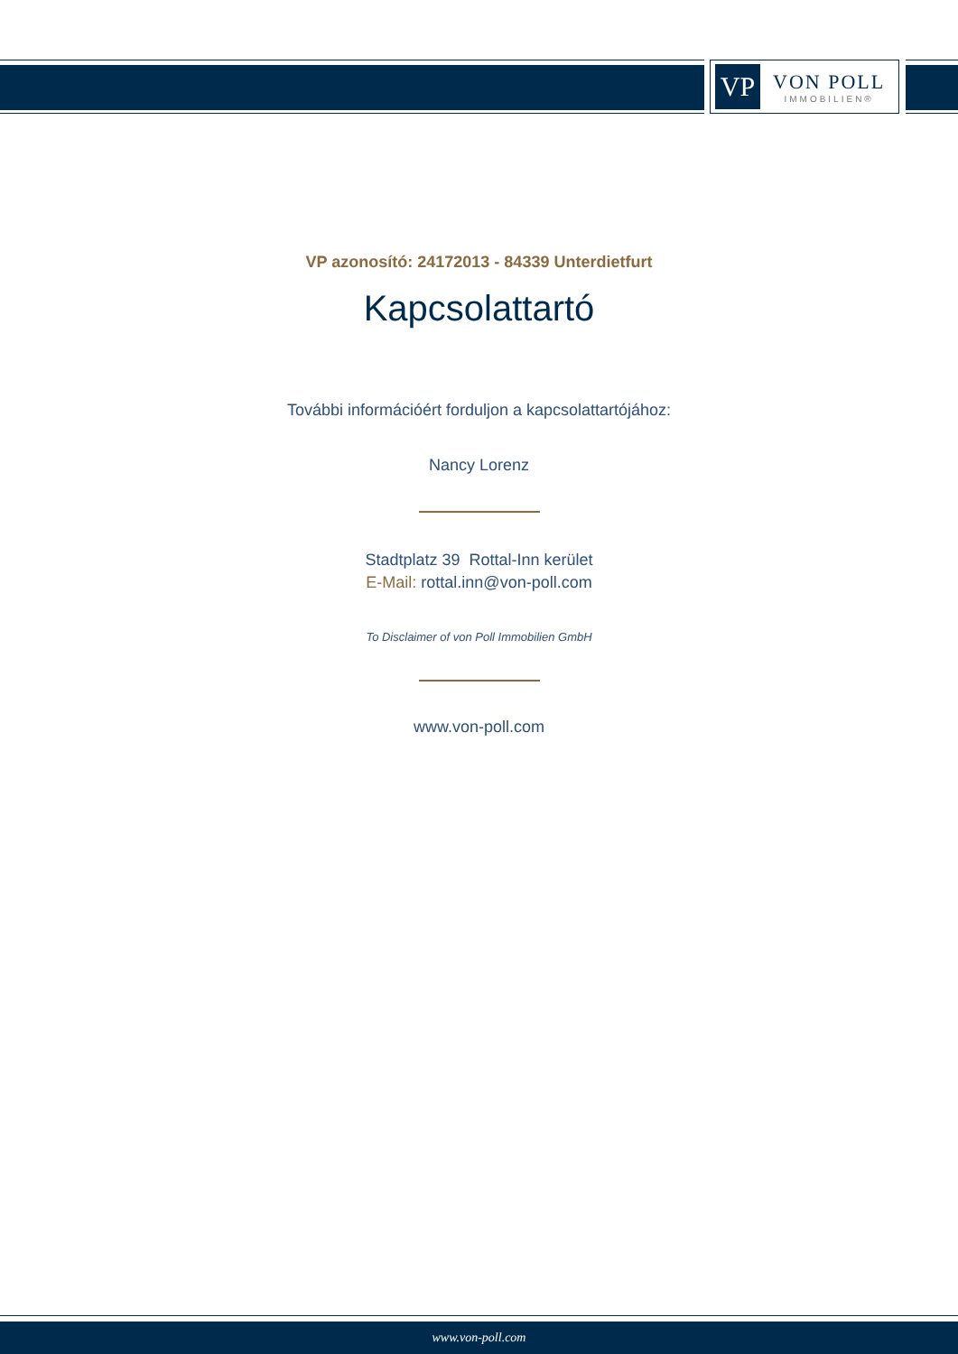VP
VON POLL
IMMOBILIEN®
VP azonosító: 24172013 - 84339 Unterdietfurt
Kapcsolattartó
További információért forduljon a kapcsolattartójához:
Nancy Lorenz
Stadtplatz 39 Rottal-Inn kerület
E-Mail: rottal.inn@von-poll.com
To Disclaimer of von Poll Immobilien GmbH
www.von-poll.com
www.von-poll.com